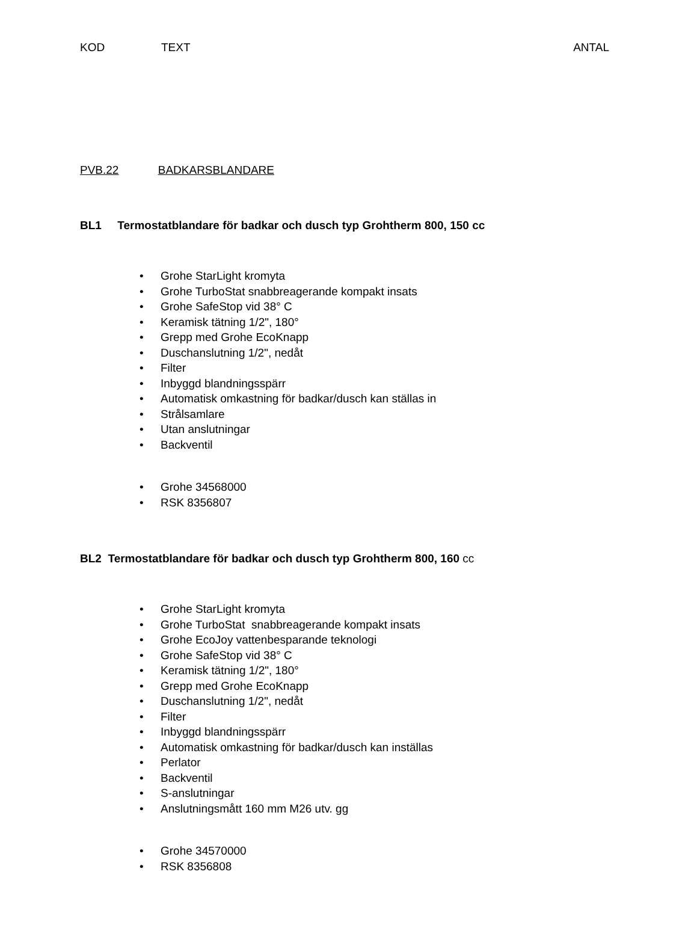KOD TEXT ANTAL
PVB.22 BADKARSBLANDARE
BL1 Termostatblandare för badkar och dusch typ Grohtherm 800, 150 cc
• Grohe StarLight kromyta
• Grohe TurboStat snabbreagerande kompakt insats
• Grohe SafeStop vid 38° C
• Keramisk tätning 1/2", 180°
• Grepp med Grohe EcoKnapp
• Duschanslutning 1/2", nedåt
• Filter
• Inbyggd blandningsspärr
• Automatisk omkastning för badkar/dusch kan ställas in
• Strålsamlare
• Utan anslutningar
• Backventil
• Grohe 34568000
• RSK 8356807
BL2 Termostatblandare för badkar och dusch typ Grohtherm 800, 160 cc
• Grohe StarLight kromyta
• Grohe TurboStat snabbreagerande kompakt insats
• Grohe EcoJoy vattenbesparande teknologi
• Grohe SafeStop vid 38° C
• Keramisk tätning 1/2", 180°
• Grepp med Grohe EcoKnapp
• Duschanslutning 1/2", nedåt
• Filter
• Inbyggd blandningsspärr
• Automatisk omkastning för badkar/dusch kan inställas
• Perlator
• Backventil
• S-anslutningar
• Anslutningsmått 160 mm M26 utv. gg
• Grohe 34570000
• RSK 8356808